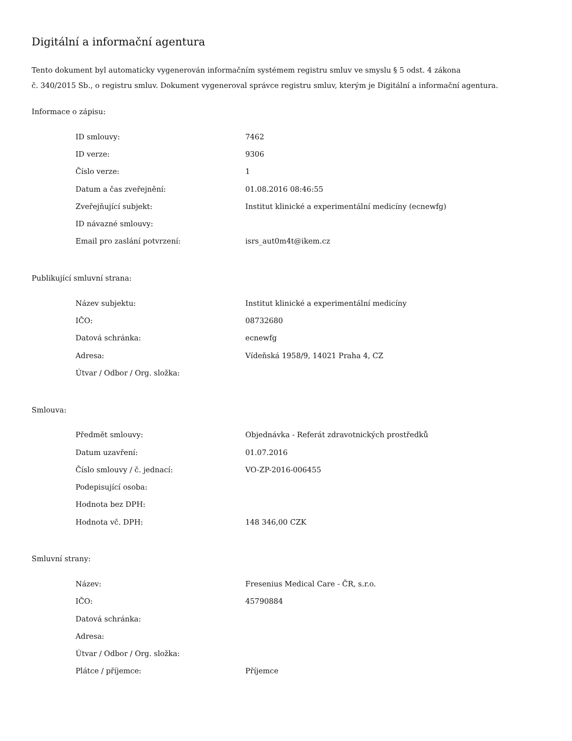Digitální a informační agentura
Tento dokument byl automaticky vygenerován informačním systémem registru smluv ve smyslu § 5 odst. 4 zákona
č. 340/2015 Sb., o registru smluv. Dokument vygeneroval správce registru smluv, kterým je Digitální a informační agentura.
Informace o zápisu:
| ID smlouvy: | 7462 |
| ID verze: | 9306 |
| Číslo verze: | 1 |
| Datum a čas zveřejnění: | 01.08.2016 08:46:55 |
| Zveřejňující subjekt: | Institut klinické a experimentální medicíny (ecnewfg) |
| ID návazné smlouvy: | |
| Email pro zaslání potvrzení: | isrs_aut0m4t@ikem.cz |
Publikující smluvní strana:
| Název subjektu: | Institut klinické a experimentální medicíny |
| IČO: | 08732680 |
| Datová schránka: | ecnewfg |
| Adresa: | Vídeňská 1958/9, 14021 Praha 4, CZ |
| Útvar / Odbor / Org. složka: | |
Smlouva:
| Předmět smlouvy: | Objednávka - Referát zdravotnických prostředků |
| Datum uzavření: | 01.07.2016 |
| Číslo smlouvy / č. jednací: | VO-ZP-2016-006455 |
| Podepisující osoba: | |
| Hodnota bez DPH: | |
| Hodnota vč. DPH: | 148 346,00 CZK |
Smluvní strany:
| Název: | Fresenius Medical Care - ČR, s.r.o. |
| IČO: | 45790884 |
| Datová schránka: | |
| Adresa: | |
| Útvar / Odbor / Org. složka: | |
| Plátce / příjemce: | Příjemce |